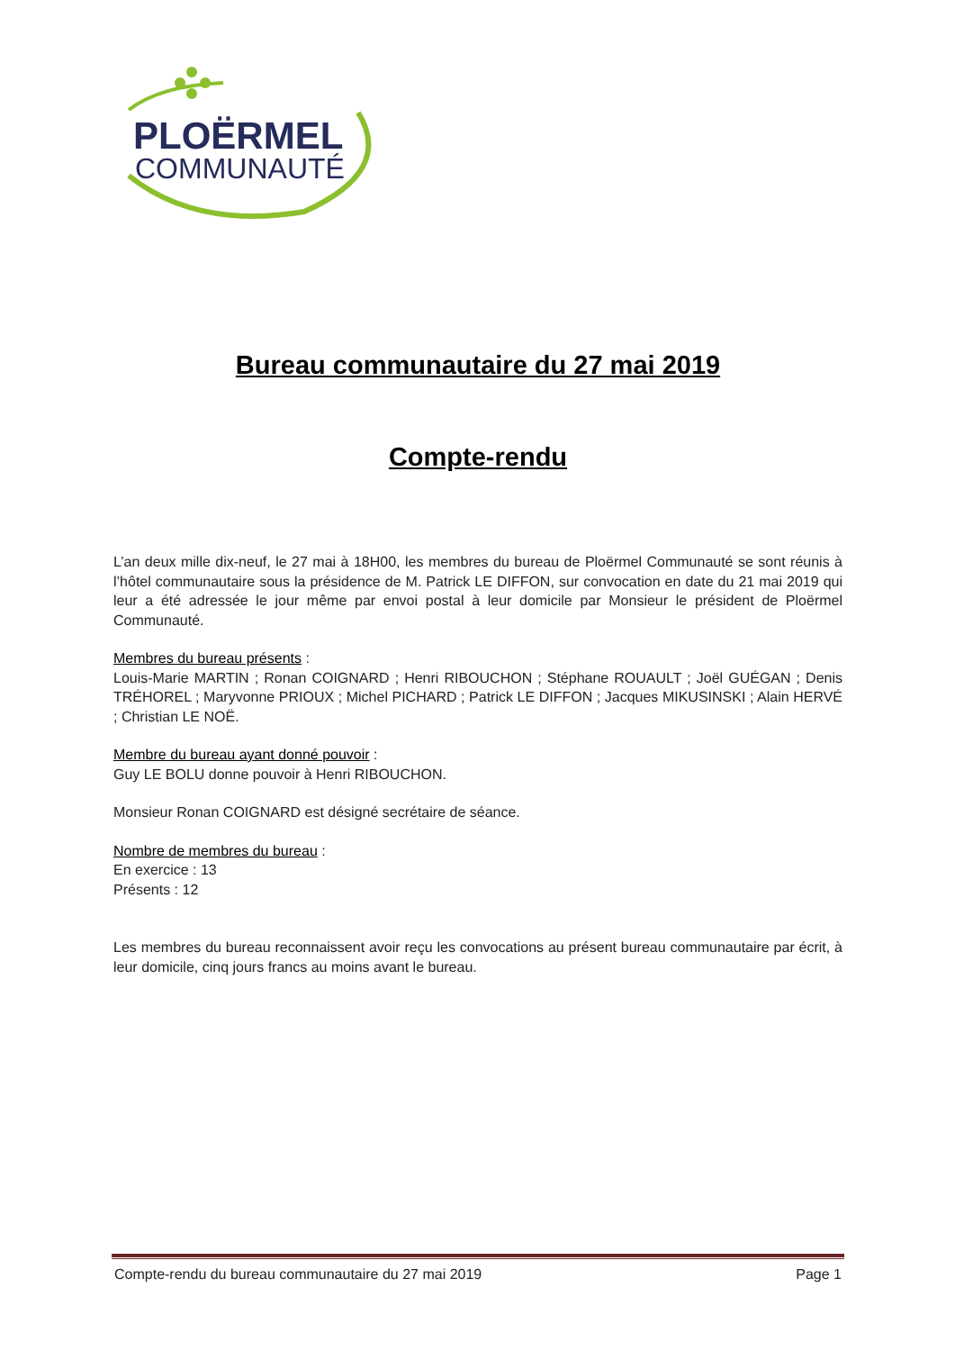PLOËRMEL
COMMUNAUTÉ
Bureau communautaire du 27 mai 2019
Compte-rendu
L’an deux mille dix-neuf, le 27 mai à 18H00, les membres du bureau de Ploërmel Communauté se sont réunis à l’hôtel communautaire sous la présidence de M. Patrick LE DIFFON, sur convocation en date du 21 mai 2019 qui leur a été adressée le jour même par envoi postal à leur domicile par Monsieur le président de Ploërmel Communauté.
Membres du bureau présents :
Louis-Marie MARTIN ; Ronan COIGNARD ; Henri RIBOUCHON ; Stéphane ROUAULT ; Joël GUÉGAN ; Denis TRÉHOREL ; Maryvonne PRIOUX ; Michel PICHARD ; Patrick LE DIFFON ; Jacques MIKUSINSKI ; Alain HERVÉ ; Christian LE NOË.
Membre du bureau ayant donné pouvoir :
Guy LE BOLU donne pouvoir à Henri RIBOUCHON.
Monsieur Ronan COIGNARD est désigné secrétaire de séance.
Nombre de membres du bureau :
En exercice : 13
Présents : 12
Les membres du bureau reconnaissent avoir reçu les convocations au présent bureau communautaire par écrit, à leur domicile, cinq jours francs au moins avant le bureau.
Compte-rendu du bureau communautaire du 27 mai 2019 Page 1